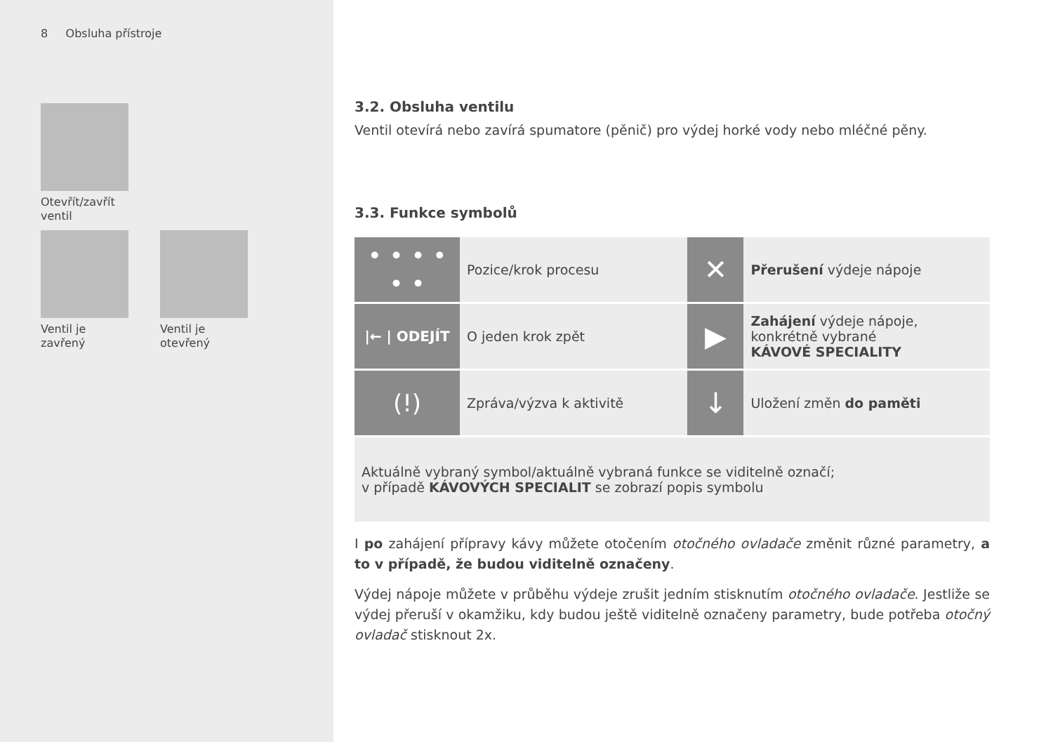8 Obsluha přístroje
Otevřít/zavřít
ventil
Ventil je
zavřený
Ventil je
otevřený
3.2. Obsluha ventilu
Ventil otevírá nebo zavírá spumatore (pěnič) pro výdej horké vody nebo mléčné pěny.
3.3. Funkce symbolů
| • • • • • • | Pozice/krok procesu | ✕ | Přerušení výdeje nápoje |
| /← / ODEJÍT | O jeden krok zpět | ▶ | Zahájení výdeje nápoje, konkrétně vybrané KÁVOVÉ SPECIALITY |
| (!) | Zpráva/výzva k aktivitě | ↓ | Uložení změn do paměti |
| Aktuálně vybraný symbol/aktuálně vybraná funkce se viditelně označí; v případě KÁVOVÝCH SPECIALIT se zobrazí popis symbolu | | | |
I po zahájení přípravy kávy můžete otočením otočného ovladače změnit různé parametry, a to v případě, že budou viditelně označeny.
Výdej nápoje můžete v průběhu výdeje zrušit jedním stisknutím otočného ovladače. Jestliže se výdej přeruší v okamžiku, kdy budou ještě viditelně označeny parametry, bude potřeba otočný ovladač stisknout 2x.